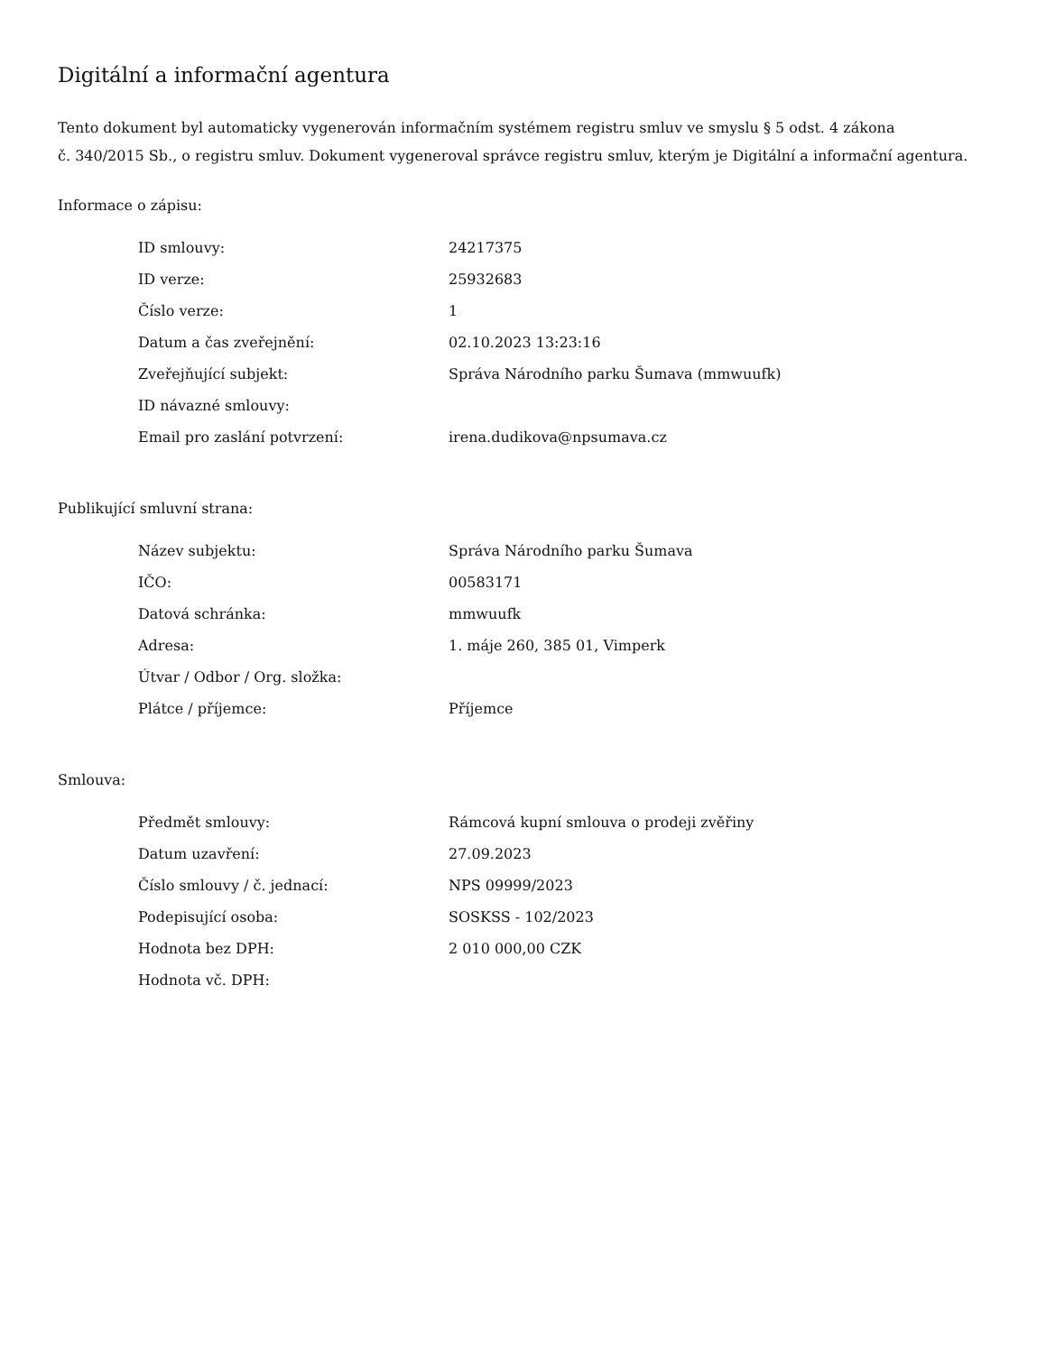Digitální a informační agentura
Tento dokument byl automaticky vygenerován informačním systémem registru smluv ve smyslu § 5 odst. 4 zákona
č. 340/2015 Sb., o registru smluv. Dokument vygeneroval správce registru smluv, kterým je Digitální a informační agentura.
Informace o zápisu:
| ID smlouvy: | 24217375 |
| ID verze: | 25932683 |
| Číslo verze: | 1 |
| Datum a čas zveřejnění: | 02.10.2023 13:23:16 |
| Zveřejňující subjekt: | Správa Národního parku Šumava (mmwuufk) |
| ID návazné smlouvy: | |
| Email pro zaslání potvrzení: | irena.dudikova@npsumava.cz |
Publikující smluvní strana:
| Název subjektu: | Správa Národního parku Šumava |
| IČO: | 00583171 |
| Datová schránka: | mmwuufk |
| Adresa: | 1. máje 260, 385 01, Vimperk |
| Útvar / Odbor / Org. složka: | |
| Plátce / příjemce: | Příjemce |
Smlouva:
| Předmět smlouvy: | Rámcová kupní smlouva o prodeji zvěřiny |
| Datum uzavření: | 27.09.2023 |
| Číslo smlouvy / č. jednací: | NPS 09999/2023 |
| Podepisující osoba: | SOSKSS - 102/2023 |
| Hodnota bez DPH: | 2 010 000,00 CZK |
| Hodnota vč. DPH: | |